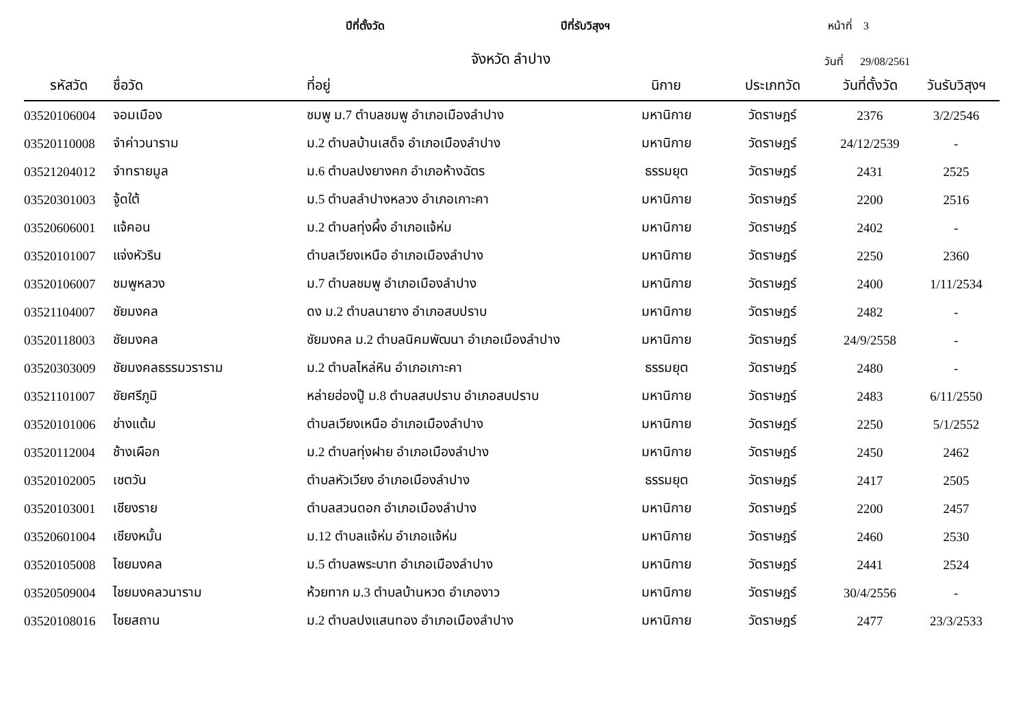ปีที่ตั้งวัด ปีที่รับวิสุงฯ หน้าที่ 3
จังหวัด ลำปาง วันที่ 29/08/2561
| รหัสวัด | ชื่อวัด | ที่อยู่ | นิกาย | ประเภทวัด | วันที่ตั้งวัด | วันรับวิสุงฯ |
| --- | --- | --- | --- | --- | --- | --- |
| 03520106004 | จอมเมือง | ชมพู ม.7 ตำบลชมพู อำเภอเมืองลำปาง | มหานิกาย | วัดราษฎร์ | 2376 | 3/2/2546 |
| 03520110008 | จำค่าวนาราม | ม.2 ตำบลบ้านเสด็จ อำเภอเมืองลำปาง | มหานิกาย | วัดราษฎร์ | 24/12/2539 | - |
| 03521204012 | จำทรายมูล | ม.6 ตำบลปงยางคก อำเภอห้างฉัตร | ธรรมยุต | วัดราษฎร์ | 2431 | 2525 |
| 03520301003 | จู้ดใต้ | ม.5 ตำบลลำปางหลวง อำเภอเกาะคา | มหานิกาย | วัดราษฎร์ | 2200 | 2516 |
| 03520606001 | แจ้คอน | ม.2 ตำบลทุ่งผึ้ง อำเภอแจ้ห่ม | มหานิกาย | วัดราษฎร์ | 2402 | - |
| 03520101007 | แจ่งหัวริน | ตำบลเวียงเหนือ อำเภอเมืองลำปาง | มหานิกาย | วัดราษฎร์ | 2250 | 2360 |
| 03520106007 | ชมพูหลวง | ม.7 ตำบลชมพู อำเภอเมืองลำปาง | มหานิกาย | วัดราษฎร์ | 2400 | 1/11/2534 |
| 03521104007 | ชัยมงคล | ดง ม.2 ตำบลนายาง อำเภอสบปราบ | มหานิกาย | วัดราษฎร์ | 2482 | - |
| 03520118003 | ชัยมงคล | ชัยมงคล ม.2 ตำบลนิคมพัฒนา อำเภอเมืองลำปาง | มหานิกาย | วัดราษฎร์ | 24/9/2558 | - |
| 03520303009 | ชัยมงคลธรรมวราราม | ม.2 ตำบลไหล่หิน อำเภอเกาะคา | ธรรมยุต | วัดราษฎร์ | 2480 | - |
| 03521101007 | ชัยศรีภูมิ | หล่ายฮ่องปู๊ ม.8 ตำบลสบปราบ อำเภอสบปราบ | มหานิกาย | วัดราษฎร์ | 2483 | 6/11/2550 |
| 03520101006 | ช่างแต้ม | ตำบลเวียงเหนือ อำเภอเมืองลำปาง | มหานิกาย | วัดราษฎร์ | 2250 | 5/1/2552 |
| 03520112004 | ช้างเผือก | ม.2 ตำบลทุ่งฝาย อำเภอเมืองลำปาง | มหานิกาย | วัดราษฎร์ | 2450 | 2462 |
| 03520102005 | เชตวัน | ตำบลหัวเวียง อำเภอเมืองลำปาง | ธรรมยุต | วัดราษฎร์ | 2417 | 2505 |
| 03520103001 | เชียงราย | ตำบลสวนดอก อำเภอเมืองลำปาง | มหานิกาย | วัดราษฎร์ | 2200 | 2457 |
| 03520601004 | เชียงหมั้น | ม.12 ตำบลแจ้ห่ม อำเภอแจ้ห่ม | มหานิกาย | วัดราษฎร์ | 2460 | 2530 |
| 03520105008 | ไชยมงคล | ม.5 ตำบลพระบาท อำเภอเมืองลำปาง | มหานิกาย | วัดราษฎร์ | 2441 | 2524 |
| 03520509004 | ไชยมงคลวนาราม | ห้วยทาก ม.3 ตำบลบ้านหวด อำเภองาว | มหานิกาย | วัดราษฎร์ | 30/4/2556 | - |
| 03520108016 | ไชยสถาน | ม.2 ตำบลปงแสนทอง อำเภอเมืองลำปาง | มหานิกาย | วัดราษฎร์ | 2477 | 23/3/2533 |